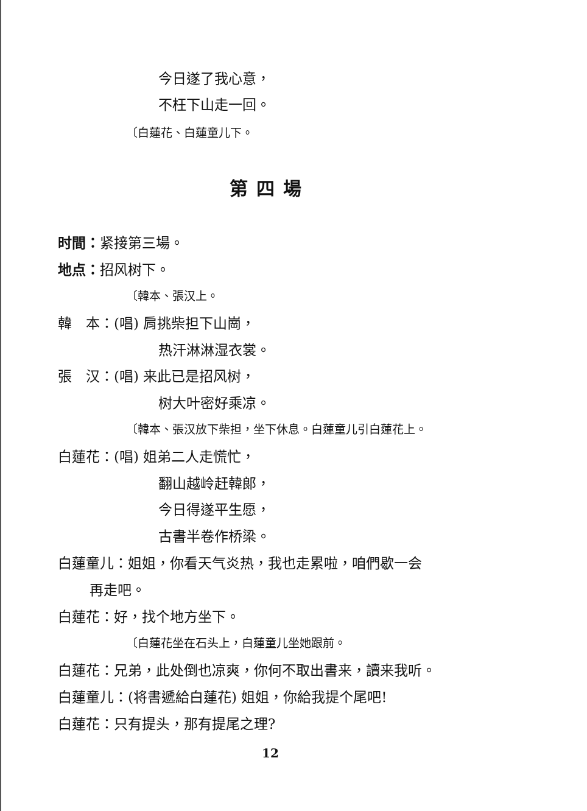今日遂了我心意，
不枉下山走一回。
〔白蓮花、白蓮童儿下。
第四場
时間：紧接第三場。
地点：招风树下。
〔韓本、張汉上。
韓　本：(唱) 肩挑柴担下山崗，
热汗淋淋湿衣裳。
張　汉：(唱) 来此已是招风树，
树大叶密好乘凉。
〔韓本、張汉放下柴担，坐下休息。白蓮童儿引白蓮花上。
白蓮花：(唱) 姐弟二人走慌忙，
翻山越岭赶韓郎，
今日得遂平生愿，
古書半卷作桥梁。
白蓮童儿：姐姐，你看天气炎热，我也走累啦，咱們歇一会
再走吧。
白蓮花：好，找个地方坐下。
〔白蓮花坐在石头上，白蓮童儿坐她跟前。
白蓮花：兄弟，此处倒也凉爽，你何不取出書来，讀来我听。
白蓮童儿：(将書遞給白蓮花) 姐姐，你給我提个尾吧!
白蓮花：只有提头，那有提尾之理?
12